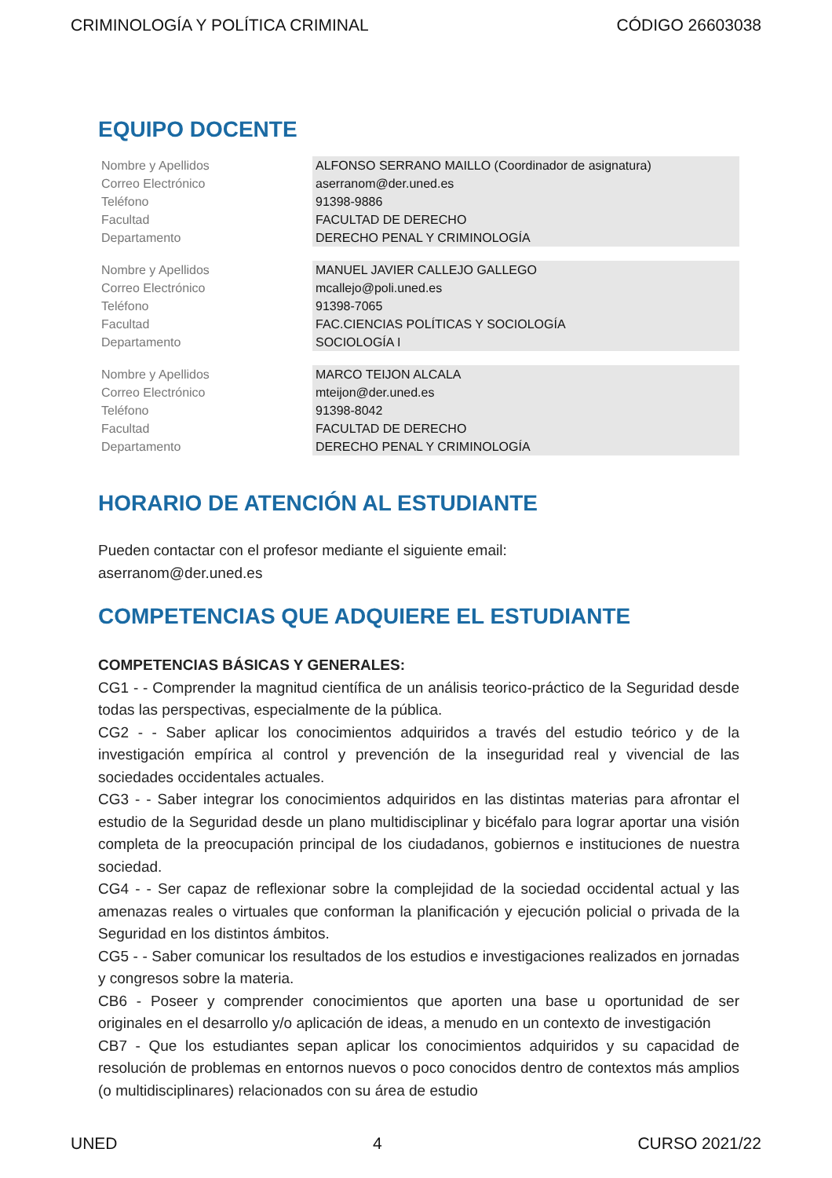CRIMINOLOGÍA Y POLÍTICA CRIMINAL CÓDIGO 26603038
EQUIPO DOCENTE
| Nombre y Apellidos | ALFONSO SERRANO MAILLO (Coordinador de asignatura) |
| Correo Electrónico | aserranom@der.uned.es |
| Teléfono | 91398-9886 |
| Facultad | FACULTAD DE DERECHO |
| Departamento | DERECHO PENAL Y CRIMINOLOGÍA |
| Nombre y Apellidos | MANUEL JAVIER CALLEJO GALLEGO |
| Correo Electrónico | mcallejo@poli.uned.es |
| Teléfono | 91398-7065 |
| Facultad | FAC.CIENCIAS POLÍTICAS Y SOCIOLOGÍA |
| Departamento | SOCIOLOGÍA I |
| Nombre y Apellidos | MARCO TEIJON ALCALA |
| Correo Electrónico | mteijon@der.uned.es |
| Teléfono | 91398-8042 |
| Facultad | FACULTAD DE DERECHO |
| Departamento | DERECHO PENAL Y CRIMINOLOGÍA |
HORARIO DE ATENCIÓN AL ESTUDIANTE
Pueden contactar con el profesor mediante el siguiente email:
aserranom@der.uned.es
COMPETENCIAS QUE ADQUIERE EL ESTUDIANTE
COMPETENCIAS BÁSICAS Y GENERALES:
CG1 - - Comprender la magnitud científica de un análisis teorico-práctico de la Seguridad desde todas las perspectivas, especialmente de la pública.
CG2 - - Saber aplicar los conocimientos adquiridos a través del estudio teórico y de la investigación empírica al control y prevención de la inseguridad real y vivencial de las sociedades occidentales actuales.
CG3 - - Saber integrar los conocimientos adquiridos en las distintas materias para afrontar el estudio de la Seguridad desde un plano multidisciplinar y bicéfalo para lograr aportar una visión completa de la preocupación principal de los ciudadanos, gobiernos e instituciones de nuestra sociedad.
CG4 - - Ser capaz de reflexionar sobre la complejidad de la sociedad occidental actual y las amenazas reales o virtuales que conforman la planificación y ejecución policial o privada de la Seguridad en los distintos ámbitos.
CG5 - - Saber comunicar los resultados de los estudios e investigaciones realizados en jornadas y congresos sobre la materia.
CB6 - Poseer y comprender conocimientos que aporten una base u oportunidad de ser originales en el desarrollo y/o aplicación de ideas, a menudo en un contexto de investigación
CB7 - Que los estudiantes sepan aplicar los conocimientos adquiridos y su capacidad de resolución de problemas en entornos nuevos o poco conocidos dentro de contextos más amplios (o multidisciplinares) relacionados con su área de estudio
UNED 4 CURSO 2021/22